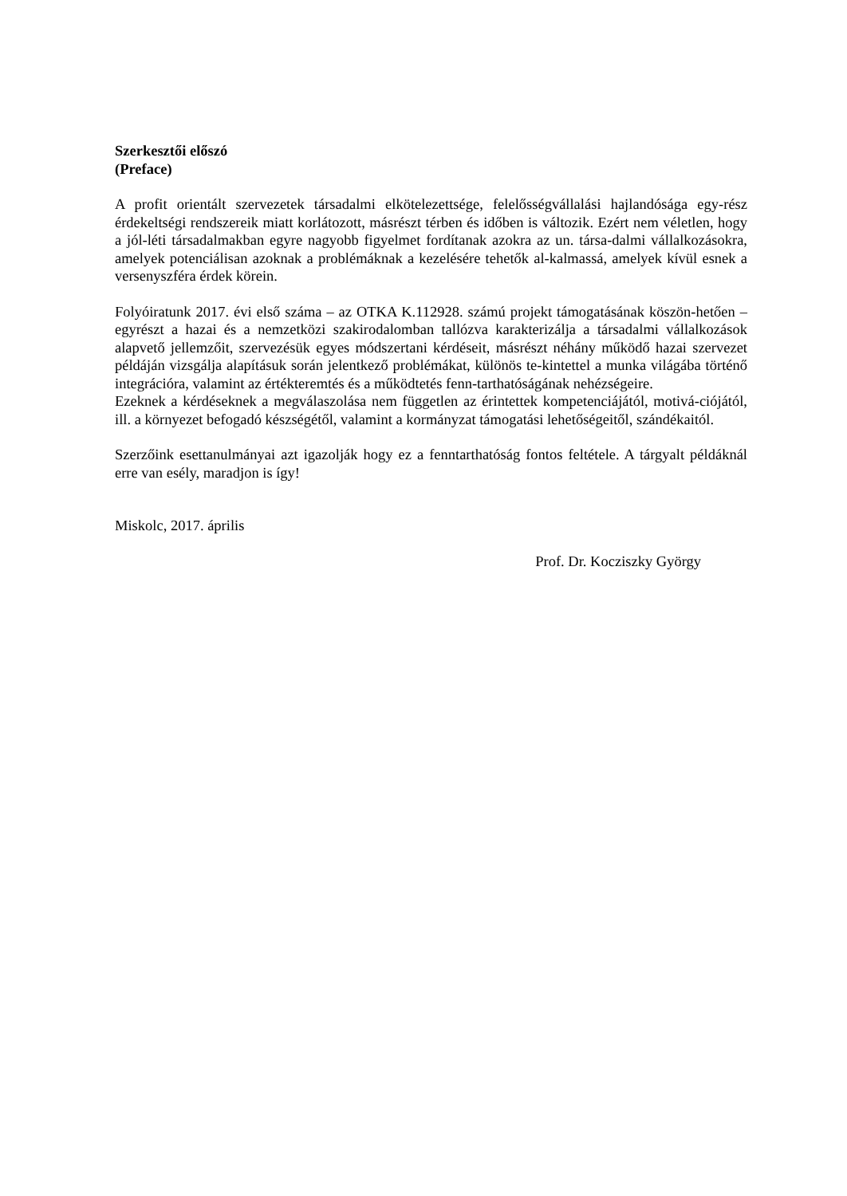Szerkesztői előszó
(Preface)
A profit orientált szervezetek társadalmi elkötelezettsége, felelősségvállalási hajlandósága egy-rész érdekeltségi rendszereik miatt korlátozott, másrészt térben és időben is változik. Ezért nem véletlen, hogy a jól-léti társadalmakban egyre nagyobb figyelmet fordítanak azokra az un. társa-dalmi vállalkozásokra, amelyek potenciálisan azoknak a problémáknak a kezelésére tehetők al-kalmassá, amelyek kívül esnek a versenyszféra érdek körein.
Folyóiratunk 2017. évi első száma – az OTKA K.112928. számú projekt támogatásának köszön-hetően – egyrészt a hazai és a nemzetközi szakirodalomban tallózva karakterizálja a társadalmi vállalkozások alapvető jellemzőit, szervezésük egyes módszertani kérdéseit, másrészt néhány működő hazai szervezet példáján vizsgálja alapításuk során jelentkező problémákat, különös te-kintettel a munka világába történő integrációra, valamint az értékteremtés és a működtetés fenn-tarthatóságának nehézségeire.
Ezeknek a kérdéseknek a megválaszolása nem független az érintettek kompetenciájától, motivá-ciójától, ill. a környezet befogadó készségétől, valamint a kormányzat támogatási lehetőségeitől, szándékaitól.
Szerzőink esettanulmányai azt igazolják hogy ez a fenntarthatóság fontos feltétele. A tárgyalt példáknál erre van esély, maradjon is így!
Miskolc, 2017. április
Prof. Dr. Kocziszky György